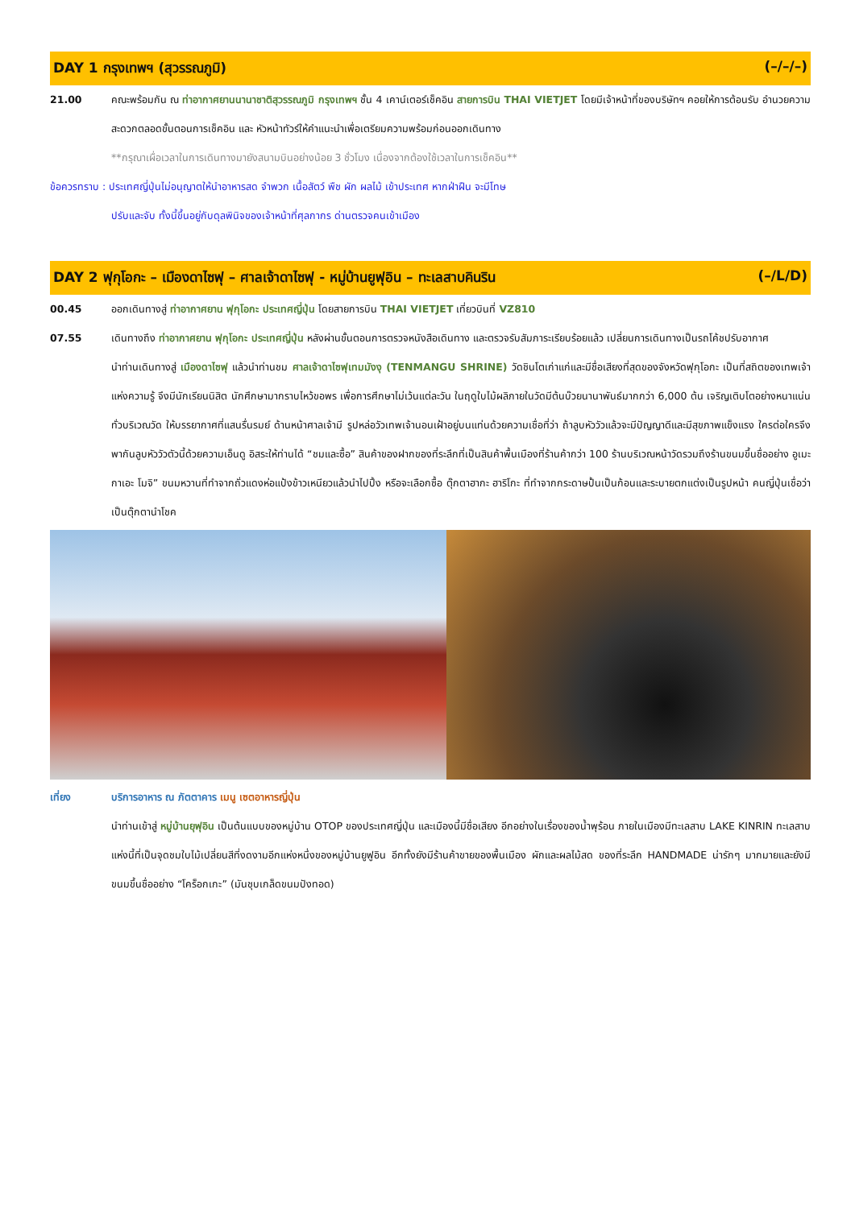DAY 1 กรุงเทพฯ (สุวรรณภูมิ) (–/–/–)
21.00 คณะพร้อมกัน ณ ท่าอากาศยานนานาชาติสุวรรณภูมิ กรุงเทพฯ ชั้น 4 เคาน์เตอร์เช็คอิน สายการบิน THAI VIETJET โดยมีเจ้าหน้าที่ของบริษัทฯ คอยให้การต้อนรับ อำนวยความสะดวกตลอดขั้นตอนการเช็คอิน และ หัวหน้าทัวร์ให้คำแนะนำเพื่อเตรียมความพร้อมก่อนออกเดินทาง
**กรุณาเผื่อเวลาในการเดินทางมายังสนามบินอย่างน้อย 3 ชั่วโมง เนื่องจากต้องใช้เวลาในการเช็คอิน**
ข้อควรทราบ : ประเทศญี่ปุ่นไม่อนุญาตให้นำอาหารสด จำพวก เนื้อสัตว์ พืช ผัก ผลไม้ เข้าประเทศ หากฝ่าฝืน จะมีโทษ
ปรับและจับ ทั้งนี้ขึ้นอยู่กับดุลพินิจของเจ้าหน้าที่ศุลกากร ด่านตรวจคนเข้าเมือง
DAY 2 ฟุกุโอกะ – เมืองดาไซฟุ – ศาลเจ้าดาไซฟุ - หมู่บ้านยูฟุอิน – ทะเลสาบคินริน (–/L/D)
00.45 ออกเดินทางสู่ ท่าอากาศยาน ฟุกุโอกะ ประเทศญี่ปุ่น โดยสายการบิน THAI VIETJET เที่ยวบินที่ VZ810
07.55 เดินทางถึง ท่าอากาศยาน ฟุกุโอกะ ประเทศญี่ปุ่น หลังผ่านขั้นตอนการตรวจหนังสือเดินทาง และตรวจรับสัมภาระเรียบร้อยแล้ว เปลี่ยนการเดินทางเป็นรถโค้ชปรับอากาศ
นำท่านเดินทางสู่ เมืองดาไซฟุ แล้วนำท่านชม ศาลเจ้าดาไซฟุเทมมังงุ (TENMANGU SHRINE) วัดชินโตเก่าแก่และมีชื่อเสียงที่สุดของจังหวัดฟุกุโอกะ เป็นที่สถิตของเทพเจ้าแห่งความรู้ จึงมีนักเรียนนิสิต นักศึกษามากราบไหว้ขอพร เพื่อการศึกษาไม่เว้นแต่ละวัน ในฤดูใบไม้ผลิภายในวัดมีต้นบ๊วยนานาพันธ์มากกว่า 6,000 ต้น เจริญเติบโตอย่างหนาแน่นทั่วบริเวณวัด ให้บรรยากาศที่แสนรื่นรมย์ ด้านหน้าศาลเจ้ามี รูปหล่อวัวเทพเจ้านอนเฝ้าอยู่บนแท่นด้วยความเชื่อที่ว่า ถ้าลูบหัววัวแล้วจะมีปัญญาดีและมีสุขภาพแข็งแรง ใครต่อใครจึงพากันลูบหัววัวตัวนี้ด้วยความเอ็นดู อิสระให้ท่านได้ “ชมและซื้อ” สินค้าของฝากของที่ระลึกที่เป็นสินค้าพื้นเมืองที่ร้านค้ากว่า 100 ร้านบริเวณหน้าวัดรวมถึงร้านขนมขึ้นชื่ออย่าง อูเมะกาเอะ โมจิ” ขนมหวานที่ทำจากถั่วแดงห่อแป้งข้าวเหนียวแล้วนำไปปิ้ง หรือจะเลือกซื้อ ตุ๊กตาฮากะ ฮาริโกะ ที่ทำจากกระดาษปั้นเป็นก้อนและระบายตกแต่งเป็นรูปหน้า คนญี่ปุ่นเชื่อว่า เป็นตุ๊กตานำโชค
เที่ยง บริการอาหาร ณ ภัตตาคาร เมนู เซตอาหารญี่ปุ่น
นำท่านเข้าสู่ หมู่บ้านยุฟุอิน เป็นต้นแบบของหมู่บ้าน OTOP ของประเทศญี่ปุ่น และเมืองนี้มีชื่อเสียง อีกอย่างในเรื่องของน้ำพุร้อน ภายในเมืองมีทะเลสาบ LAKE KINRIN ทะเลสาบแห่งนี้ที่เป็นจุดชมใบไม้เปลี่ยนสีที่งดงามอีกแห่งหนึ่งของหมู่บ้านยูฟูอิน อีกทั้งยังมีร้านค้าขายของพื้นเมือง ผักและผลไม้สด ของที่ระลึก HANDMADE น่ารักๆ มากมายและยังมีขนมขึ้นชื่ออย่าง “โคร็อกเกะ” (มันชุบเกล็ดขนมปังทอด)